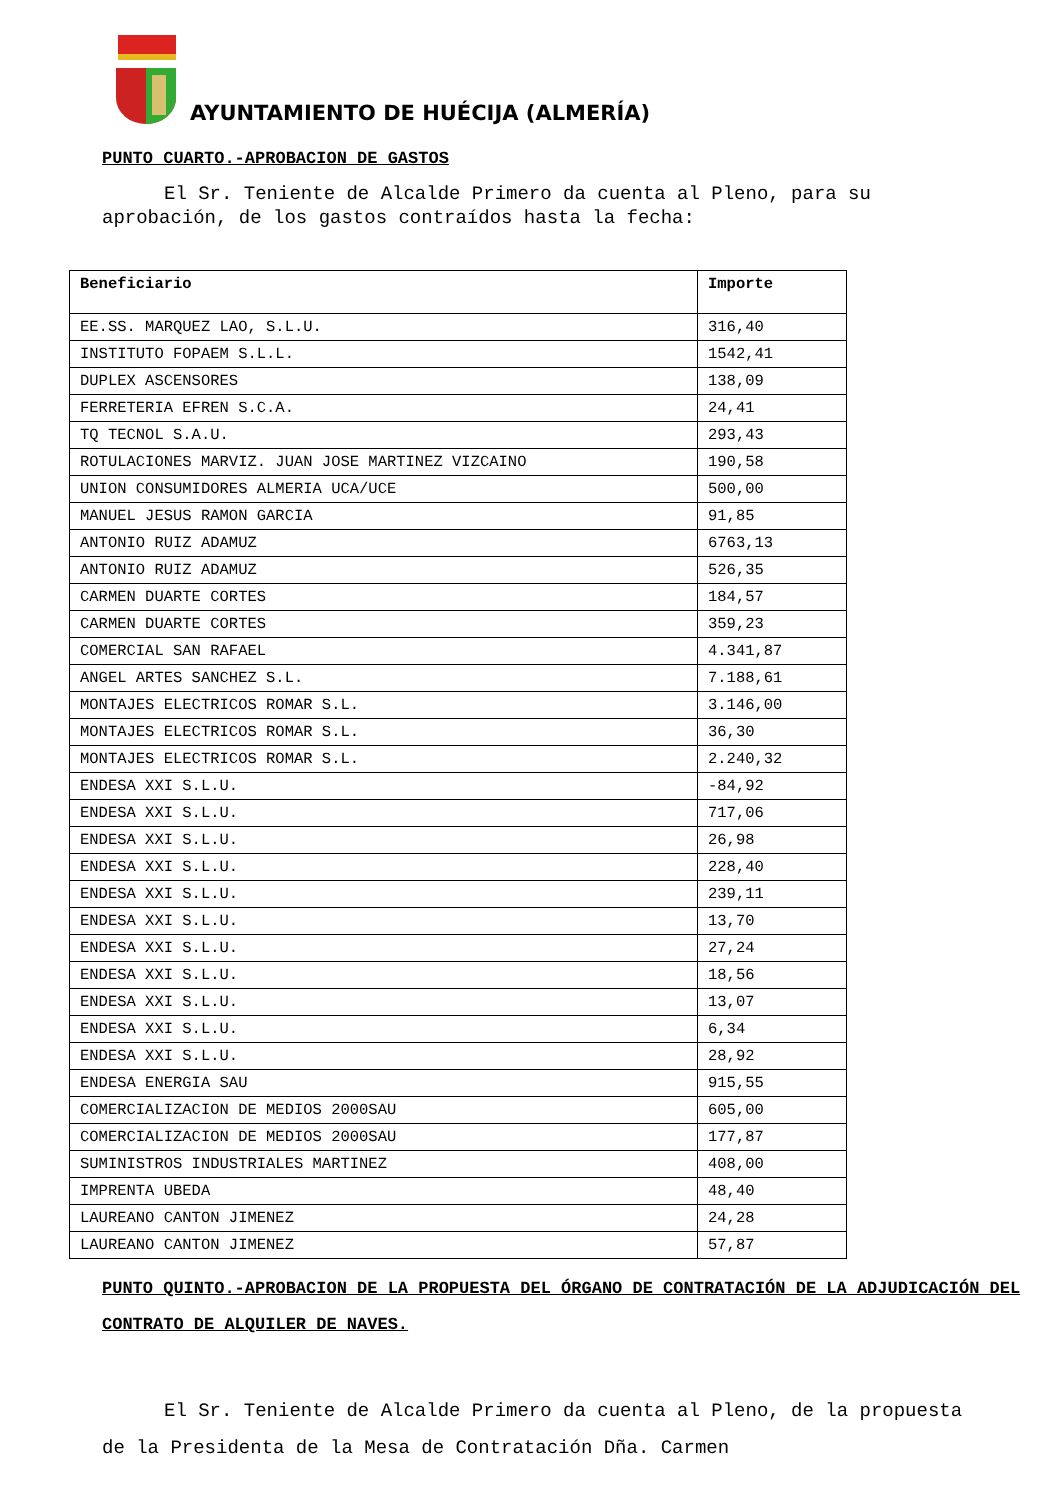AYUNTAMIENTO DE HUÉCIJA (ALMERÍA)
PUNTO CUARTO.-APROBACION DE GASTOS
El Sr. Teniente de Alcalde Primero da cuenta al Pleno, para su aprobación, de los gastos contraídos hasta la fecha:
| Beneficiario | Importe |
| --- | --- |
| EE.SS. MARQUEZ LAO, S.L.U. | 316,40 |
| INSTITUTO FOPAEM S.L.L. | 1542,41 |
| DUPLEX ASCENSORES | 138,09 |
| FERRETERIA EFREN S.C.A. | 24,41 |
| TQ TECNOL S.A.U. | 293,43 |
| ROTULACIONES MARVIZ. JUAN JOSE MARTINEZ VIZCAINO | 190,58 |
| UNION CONSUMIDORES ALMERIA UCA/UCE | 500,00 |
| MANUEL JESUS RAMON GARCIA | 91,85 |
| ANTONIO RUIZ ADAMUZ | 6763,13 |
| ANTONIO RUIZ ADAMUZ | 526,35 |
| CARMEN DUARTE CORTES | 184,57 |
| CARMEN DUARTE CORTES | 359,23 |
| COMERCIAL SAN RAFAEL | 4.341,87 |
| ANGEL ARTES SANCHEZ S.L. | 7.188,61 |
| MONTAJES ELECTRICOS ROMAR S.L. | 3.146,00 |
| MONTAJES ELECTRICOS ROMAR S.L. | 36,30 |
| MONTAJES ELECTRICOS ROMAR S.L. | 2.240,32 |
| ENDESA XXI S.L.U. | -84,92 |
| ENDESA XXI S.L.U. | 717,06 |
| ENDESA XXI S.L.U. | 26,98 |
| ENDESA XXI S.L.U. | 228,40 |
| ENDESA XXI S.L.U. | 239,11 |
| ENDESA XXI S.L.U. | 13,70 |
| ENDESA XXI S.L.U. | 27,24 |
| ENDESA XXI S.L.U. | 18,56 |
| ENDESA XXI S.L.U. | 13,07 |
| ENDESA XXI S.L.U. | 6,34 |
| ENDESA XXI S.L.U. | 28,92 |
| ENDESA ENERGIA SAU | 915,55 |
| COMERCIALIZACION DE MEDIOS 2000SAU | 605,00 |
| COMERCIALIZACION DE MEDIOS 2000SAU | 177,87 |
| SUMINISTROS INDUSTRIALES MARTINEZ | 408,00 |
| IMPRENTA UBEDA | 48,40 |
| LAUREANO CANTON JIMENEZ | 24,28 |
| LAUREANO CANTON JIMENEZ | 57,87 |
PUNTO QUINTO.-APROBACION DE LA PROPUESTA DEL ÓRGANO DE CONTRATACIÓN DE LA ADJUDICACIÓN DEL CONTRATO DE ALQUILER DE NAVES.
El Sr. Teniente de Alcalde Primero da cuenta al Pleno, de la propuesta de la Presidenta de la Mesa de Contratación Dña. Carmen